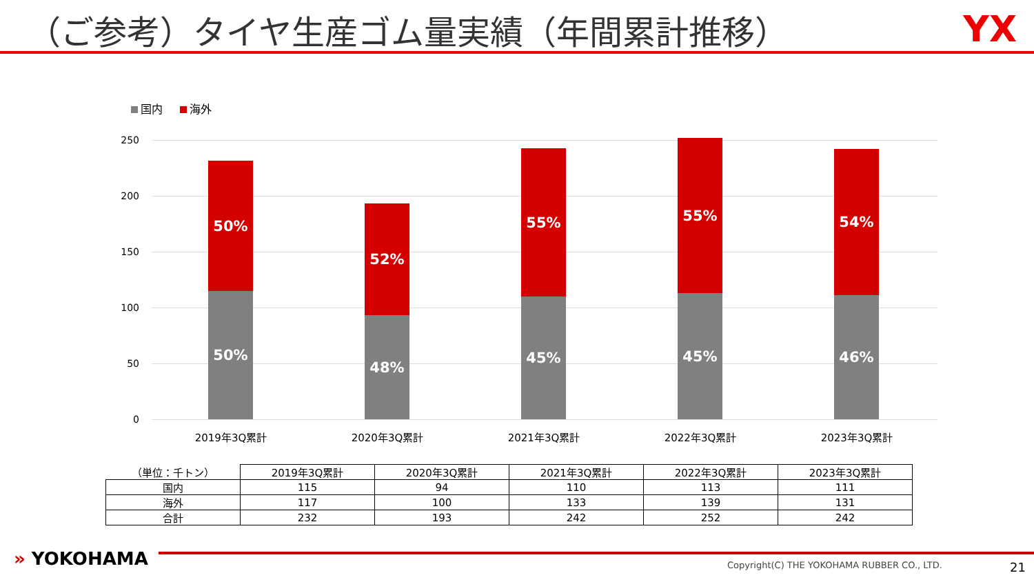（ご参考）タイヤ生産ゴム量実績（年間累計推移）
YX
国内 海外
250
200
150
100
50
0
50%
50%
52%
48%
55%
45%
55%
45%
54%
46%
2019年3Q累計 2020年3Q累計 2021年3Q累計 2022年3Q累計 2023年3Q累計
| （単位：千トン） | 2019年3Q累計 | 2020年3Q累計 | 2021年3Q累計 | 2022年3Q累計 | 2023年3Q累計 |
| --- | --- | --- | --- | --- | --- |
| 国内 | 115 | 94 | 110 | 113 | 111 |
| 海外 | 117 | 100 | 133 | 139 | 131 |
| 合計 | 232 | 193 | 242 | 252 | 242 |
» YOKOHAMA
Copyright(C) THE YOKOHAMA RUBBER CO., LTD.
21